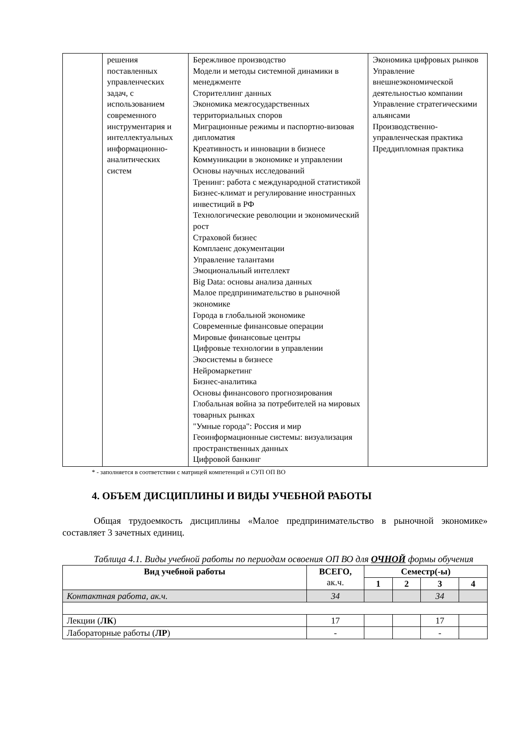| | решения поставленных управленческих задач, с использованием современного инструментария и интеллектуальных информационно-аналитических систем | Бережливое производство Модели и методы системной динамики в менеджменте Сторителлинг данных Экономика межгосударственных территориальных споров Миграционные режимы и паспортно-визовая дипломатия Креативность и инновации в бизнесе Коммуникации в экономике и управлении Основы научных исследований Тренинг: работа с международной статистикой Бизнес-климат и регулирование иностранных инвестиций в РФ Технологические революции и экономический рост Страховой бизнес Комплаенс документации Управление талантами Эмоциональный интеллект Big Data: основы анализа данных Малое предпринимательство в рыночной экономике Города в глобальной экономике Современные финансовые операции Мировые финансовые центры Цифровые технологии в управлении Экосистемы в бизнесе Нейромаркетинг Бизнес-аналитика Основы финансового прогнозирования Глобальная война за потребителей на мировых товарных рынках "Умные города": Россия и мир Геоинформационные системы: визуализация пространственных данных Цифровой банкинг | Экономика цифровых рынков Управление внешнеэкономической деятельностью компании Управление стратегическими альянсами Производственно-управленческая практика Преддипломная практика |
* - заполняется в соответствии с матрицей компетенций и СУП ОП ВО
4. ОБЪЕМ ДИСЦИПЛИНЫ И ВИДЫ УЧЕБНОЙ РАБОТЫ
Общая трудоемкость дисциплины «Малое предпринимательство в рыночной экономике» составляет 3 зачетных единиц.
Таблица 4.1. Виды учебной работы по периодам освоения ОП ВО для ОЧНОЙ формы обучения
| Вид учебной работы | ВСЕГО, ак.ч. | Семестр(-ы) | | | |
| --- | --- | --- | --- | --- | --- |
| | | 1 | 2 | 3 | 4 |
| Контактная работа, ак.ч. | 34 | | | 34 | |
| Лекции ( ЛК ) | 17 | | | 17 | |
| Лабораторные работы ( ЛР ) | - | | | - | |